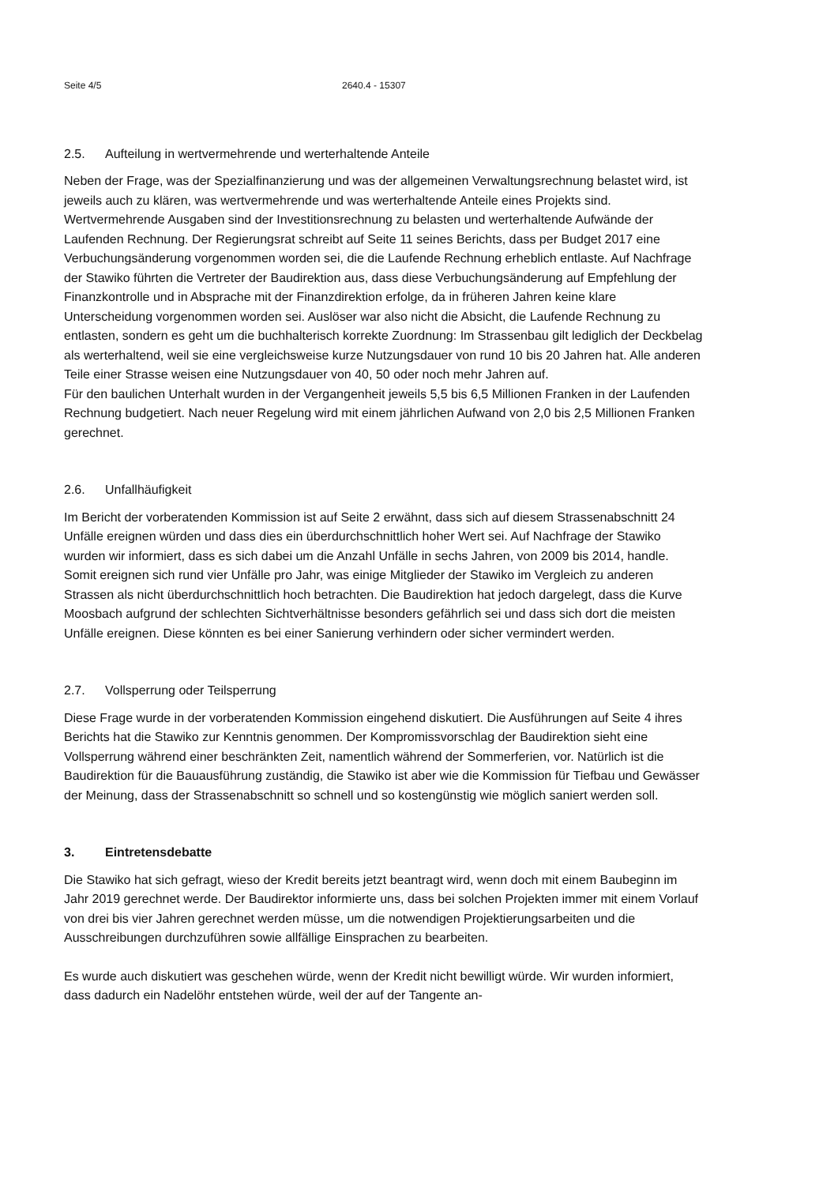Seite 4/5 2640.4 - 15307
2.5. Aufteilung in wertvermehrende und werterhaltende Anteile
Neben der Frage, was der Spezialfinanzierung und was der allgemeinen Verwaltungsrechnung belastet wird, ist jeweils auch zu klären, was wertvermehrende und was werterhaltende Anteile eines Projekts sind. Wertvermehrende Ausgaben sind der Investitionsrechnung zu belasten und werterhaltende Aufwände der Laufenden Rechnung. Der Regierungsrat schreibt auf Seite 11 seines Berichts, dass per Budget 2017 eine Verbuchungsänderung vorgenommen worden sei, die die Laufende Rechnung erheblich entlaste. Auf Nachfrage der Stawiko führten die Vertreter der Baudirektion aus, dass diese Verbuchungsänderung auf Empfehlung der Finanzkontrolle und in Absprache mit der Finanzdirektion erfolge, da in früheren Jahren keine klare Unterscheidung vorgenommen worden sei. Auslöser war also nicht die Absicht, die Laufende Rechnung zu entlasten, sondern es geht um die buchhalterisch korrekte Zuordnung: Im Strassenbau gilt lediglich der Deckbelag als werterhaltend, weil sie eine vergleichsweise kurze Nutzungsdauer von rund 10 bis 20 Jahren hat. Alle anderen Teile einer Strasse weisen eine Nutzungsdauer von 40, 50 oder noch mehr Jahren auf.
Für den baulichen Unterhalt wurden in der Vergangenheit jeweils 5,5 bis 6,5 Millionen Franken in der Laufenden Rechnung budgetiert. Nach neuer Regelung wird mit einem jährlichen Aufwand von 2,0 bis 2,5 Millionen Franken gerechnet.
2.6. Unfallhäufigkeit
Im Bericht der vorberatenden Kommission ist auf Seite 2 erwähnt, dass sich auf diesem Strassenabschnitt 24 Unfälle ereignen würden und dass dies ein überdurchschnittlich hoher Wert sei. Auf Nachfrage der Stawiko wurden wir informiert, dass es sich dabei um die Anzahl Unfälle in sechs Jahren, von 2009 bis 2014, handle. Somit ereignen sich rund vier Unfälle pro Jahr, was einige Mitglieder der Stawiko im Vergleich zu anderen Strassen als nicht überdurchschnittlich hoch betrachten. Die Baudirektion hat jedoch dargelegt, dass die Kurve Moosbach aufgrund der schlechten Sichtverhältnisse besonders gefährlich sei und dass sich dort die meisten Unfälle ereignen. Diese könnten es bei einer Sanierung verhindern oder sicher vermindert werden.
2.7. Vollsperrung oder Teilsperrung
Diese Frage wurde in der vorberatenden Kommission eingehend diskutiert. Die Ausführungen auf Seite 4 ihres Berichts hat die Stawiko zur Kenntnis genommen. Der Kompromissvorschlag der Baudirektion sieht eine Vollsperrung während einer beschränkten Zeit, namentlich während der Sommerferien, vor. Natürlich ist die Baudirektion für die Bauausführung zuständig, die Stawiko ist aber wie die Kommission für Tiefbau und Gewässer der Meinung, dass der Strassenabschnitt so schnell und so kostengünstig wie möglich saniert werden soll.
3. Eintretensdebatte
Die Stawiko hat sich gefragt, wieso der Kredit bereits jetzt beantragt wird, wenn doch mit einem Baubeginn im Jahr 2019 gerechnet werde. Der Baudirektor informierte uns, dass bei solchen Projekten immer mit einem Vorlauf von drei bis vier Jahren gerechnet werden müsse, um die notwendigen Projektierungsarbeiten und die Ausschreibungen durchzuführen sowie allfällige Einsprachen zu bearbeiten.
Es wurde auch diskutiert was geschehen würde, wenn der Kredit nicht bewilligt würde. Wir wurden informiert, dass dadurch ein Nadelöhr entstehen würde, weil der auf der Tangente an-